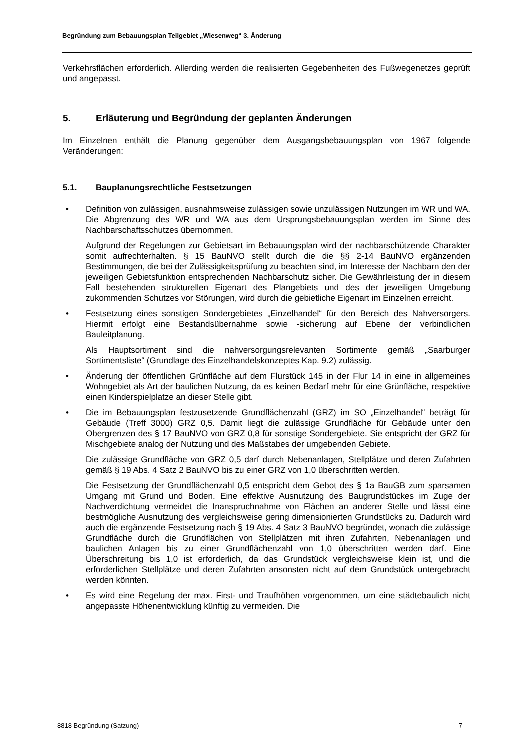Begründung zum Bebauungsplan Teilgebiet „Wiesenweg“ 3. Änderung
Verkehrsflächen erforderlich. Allerding werden die realisierten Gegebenheiten des Fußwegenetzes geprüft und angepasst.
5. Erläuterung und Begründung der geplanten Änderungen
Im Einzelnen enthält die Planung gegenüber dem Ausgangsbebauungsplan von 1967 folgende Veränderungen:
5.1. Bauplanungsrechtliche Festsetzungen
• Definition von zulässigen, ausnahmsweise zulässigen sowie unzulässigen Nutzungen im WR und WA. Die Abgrenzung des WR und WA aus dem Ursprungsbebauungsplan werden im Sinne des Nachbarschaftsschutzes übernommen.
Aufgrund der Regelungen zur Gebietsart im Bebauungsplan wird der nachbarschützende Charakter somit aufrechterhalten. § 15 BauNVO stellt durch die die §§ 2-14 BauNVO ergänzenden Bestimmungen, die bei der Zulässigkeitsprüfung zu beachten sind, im Interesse der Nachbarn den der jeweiligen Gebietsfunktion entsprechenden Nachbarschutz sicher. Die Gewährleistung der in diesem Fall bestehenden strukturellen Eigenart des Plangebiets und des der jeweiligen Umgebung zukommenden Schutzes vor Störungen, wird durch die gebietliche Eigenart im Einzelnen erreicht.
• Festsetzung eines sonstigen Sondergebietes „Einzelhandel“ für den Bereich des Nahversorgers. Hiermit erfolgt eine Bestandsübernahme sowie -sicherung auf Ebene der verbindlichen Bauleitplanung.
Als Hauptsortiment sind die nahversorgungsrelevanten Sortimente gemäß „Saarburger Sortimentsliste“ (Grundlage des Einzelhandelskonzeptes Kap. 9.2) zulässig.
• Änderung der öffentlichen Grünfläche auf dem Flurstück 145 in der Flur 14 in eine in allgemeines Wohngebiet als Art der baulichen Nutzung, da es keinen Bedarf mehr für eine Grünfläche, respektive einen Kinderspielplatze an dieser Stelle gibt.
• Die im Bebauungsplan festzusetzende Grundflächenzahl (GRZ) im SO „Einzelhandel“ beträgt für Gebäude (Treff 3000) GRZ 0,5. Damit liegt die zulässige Grundfläche für Gebäude unter den Obergrenzen des § 17 BauNVO von GRZ 0,8 für sonstige Sondergebiete. Sie entspricht der GRZ für Mischgebiete analog der Nutzung und des Maßstabes der umgebenden Gebiete.
Die zulässige Grundfläche von GRZ 0,5 darf durch Nebenanlagen, Stellplätze und deren Zufahrten gemäß § 19 Abs. 4 Satz 2 BauNVO bis zu einer GRZ von 1,0 überschritten werden.
Die Festsetzung der Grundflächenzahl 0,5 entspricht dem Gebot des § 1a BauGB zum sparsamen Umgang mit Grund und Boden. Eine effektive Ausnutzung des Baugrundstückes im Zuge der Nachverdichtung vermeidet die Inanspruchnahme von Flächen an anderer Stelle und lässt eine bestmögliche Ausnutzung des vergleichsweise gering dimensionierten Grundstücks zu. Dadurch wird auch die ergänzende Festsetzung nach § 19 Abs. 4 Satz 3 BauNVO begründet, wonach die zulässige Grundfläche durch die Grundflächen von Stellplätzen mit ihren Zufahrten, Nebenanlagen und baulichen Anlagen bis zu einer Grundflächenzahl von 1,0 überschritten werden darf. Eine Überschreitung bis 1,0 ist erforderlich, da das Grundstück vergleichsweise klein ist, und die erforderlichen Stellplätze und deren Zufahrten ansonsten nicht auf dem Grundstück untergebracht werden könnten.
• Es wird eine Regelung der max. First- und Traufhöhen vorgenommen, um eine städtebaulich nicht angepasste Höhenentwicklung künftig zu vermeiden. Die
8818 Begründung (Satzung) 7